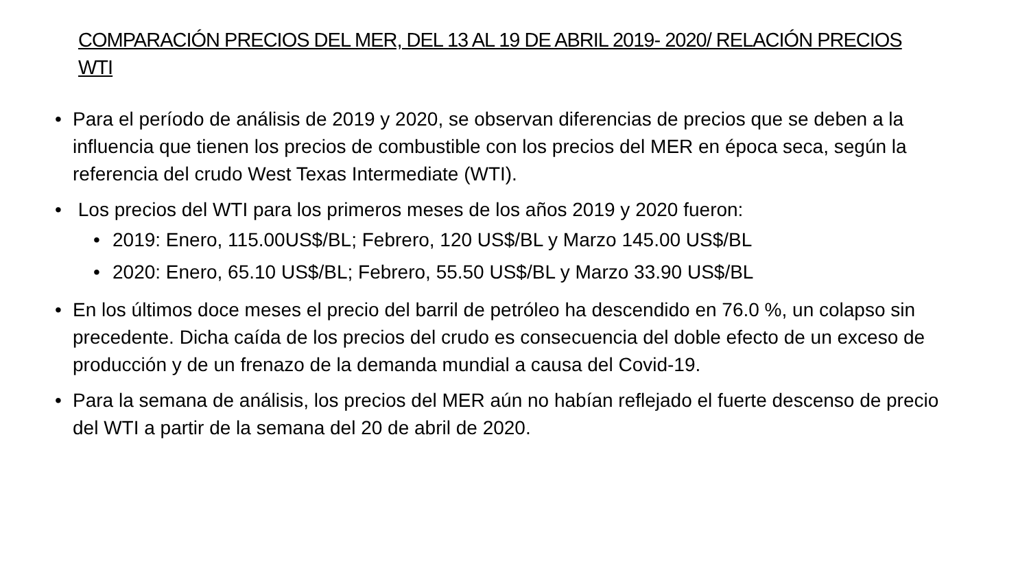COMPARACIÓN PRECIOS DEL MER, DEL 13 AL 19 DE ABRIL 2019- 2020/ RELACIÓN PRECIOS WTI
• Para el período de análisis de 2019 y 2020, se observan diferencias de precios que se deben a la influencia que tienen los precios de combustible con los precios del MER en época seca, según la referencia del crudo West Texas Intermediate (WTI).
• Los precios del WTI para los primeros meses de los años 2019 y 2020 fueron:
• 2019: Enero, 115.00US$/BL; Febrero, 120 US$/BL y Marzo 145.00 US$/BL
• 2020: Enero, 65.10 US$/BL; Febrero, 55.50 US$/BL y Marzo 33.90 US$/BL
• En los últimos doce meses el precio del barril de petróleo ha descendido en 76.0 %, un colapso sin precedente. Dicha caída de los precios del crudo es consecuencia del doble efecto de un exceso de producción y de un frenazo de la demanda mundial a causa del Covid-19.
• Para la semana de análisis, los precios del MER aún no habían reflejado el fuerte descenso de precio del WTI a partir de la semana del 20 de abril de 2020.